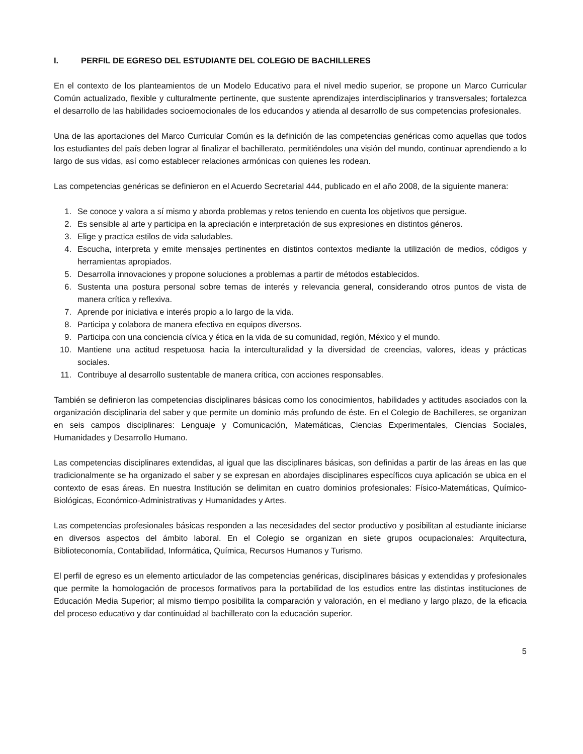I. PERFIL DE EGRESO DEL ESTUDIANTE DEL COLEGIO DE BACHILLERES
En el contexto de los planteamientos de un Modelo Educativo para el nivel medio superior, se propone un Marco Curricular Común actualizado, flexible y culturalmente pertinente, que sustente aprendizajes interdisciplinarios y transversales; fortalezca el desarrollo de las habilidades socioemocionales de los educandos y atienda al desarrollo de sus competencias profesionales.
Una de las aportaciones del Marco Curricular Común es la definición de las competencias genéricas como aquellas que todos los estudiantes del país deben lograr al finalizar el bachillerato, permitiéndoles una visión del mundo, continuar aprendiendo a lo largo de sus vidas, así como establecer relaciones armónicas con quienes les rodean.
Las competencias genéricas se definieron en el Acuerdo Secretarial 444, publicado en el año 2008, de la siguiente manera:
1. Se conoce y valora a sí mismo y aborda problemas y retos teniendo en cuenta los objetivos que persigue.
2. Es sensible al arte y participa en la apreciación e interpretación de sus expresiones en distintos géneros.
3. Elige y practica estilos de vida saludables.
4. Escucha, interpreta y emite mensajes pertinentes en distintos contextos mediante la utilización de medios, códigos y herramientas apropiados.
5. Desarrolla innovaciones y propone soluciones a problemas a partir de métodos establecidos.
6. Sustenta una postura personal sobre temas de interés y relevancia general, considerando otros puntos de vista de manera crítica y reflexiva.
7. Aprende por iniciativa e interés propio a lo largo de la vida.
8. Participa y colabora de manera efectiva en equipos diversos.
9. Participa con una conciencia cívica y ética en la vida de su comunidad, región, México y el mundo.
10. Mantiene una actitud respetuosa hacia la interculturalidad y la diversidad de creencias, valores, ideas y prácticas sociales.
11. Contribuye al desarrollo sustentable de manera crítica, con acciones responsables.
También se definieron las competencias disciplinares básicas como los conocimientos, habilidades y actitudes asociados con la organización disciplinaria del saber y que permite un dominio más profundo de éste. En el Colegio de Bachilleres, se organizan en seis campos disciplinares: Lenguaje y Comunicación, Matemáticas, Ciencias Experimentales, Ciencias Sociales, Humanidades y Desarrollo Humano.
Las competencias disciplinares extendidas, al igual que las disciplinares básicas, son definidas a partir de las áreas en las que tradicionalmente se ha organizado el saber y se expresan en abordajes disciplinares específicos cuya aplicación se ubica en el contexto de esas áreas. En nuestra Institución se delimitan en cuatro dominios profesionales: Físico-Matemáticas, Químico-Biológicas, Económico-Administrativas y Humanidades y Artes.
Las competencias profesionales básicas responden a las necesidades del sector productivo y posibilitan al estudiante iniciarse en diversos aspectos del ámbito laboral. En el Colegio se organizan en siete grupos ocupacionales: Arquitectura, Biblioteconomía, Contabilidad, Informática, Química, Recursos Humanos y Turismo.
El perfil de egreso es un elemento articulador de las competencias genéricas, disciplinares básicas y extendidas y profesionales que permite la homologación de procesos formativos para la portabilidad de los estudios entre las distintas instituciones de Educación Media Superior; al mismo tiempo posibilita la comparación y valoración, en el mediano y largo plazo, de la eficacia del proceso educativo y dar continuidad al bachillerato con la educación superior.
5